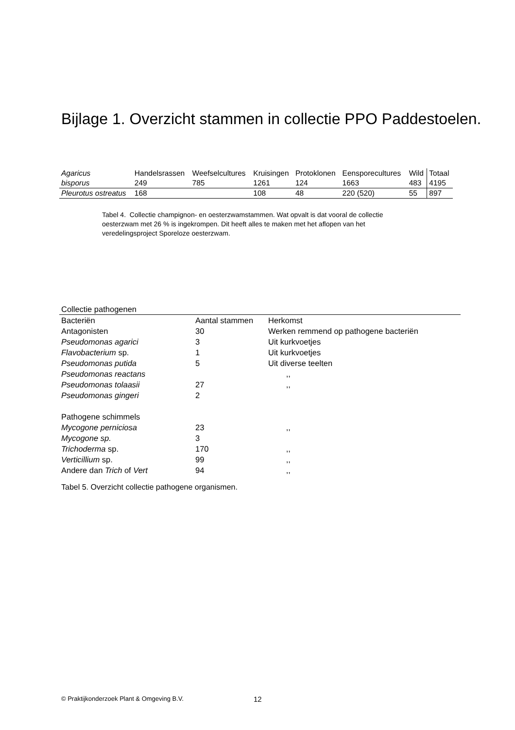Bijlage 1. Overzicht stammen in collectie PPO Paddestoelen.
| Agaricus | Handelsrassen | Weefselcultures | Kruisingen | Protoklonen | Eensporecultures | Wild | Totaal |
| bisporus | 249 | 785 | 1261 | 124 | 1663 | 483 | 4195 |
| Pleurotus ostreatus | 168 | | 108 | 48 | 220 (520) | 55 | 897 |
Tabel 4. Collectie champignon- en oesterzwamstammen. Wat opvalt is dat vooral de collectie oesterzwam met 26 % is ingekrompen. Dit heeft alles te maken met het aflopen van het veredelingsproject Sporeloze oesterzwam.
| Collectie pathogenen | | |
| Bacteriën | Aantal stammen | Herkomst |
| Antagonisten | 30 | Werken remmend op pathogene bacteriën |
| Pseudomonas agarici | 3 | Uit kurkvoetjes |
| Flavobacterium sp. | 1 | Uit kurkvoetjes |
| Pseudomonas putida | 5 | Uit diverse teelten |
| Pseudomonas reactans | | ,, |
| Pseudomonas tolaasii | 27 | ,, |
| Pseudomonas gingeri | 2 | |
| Pathogene schimmels | | |
| Mycogone perniciosa | 23 | ,, |
| Mycogone sp. | 3 | |
| Trichoderma sp. | 170 | ,, |
| Verticillium sp. | 99 | ,, |
| Andere dan Trich of Vert | 94 | ,, |
Tabel 5. Overzicht collectie pathogene organismen.
© Praktijkonderzoek Plant & Omgeving B.V.
12